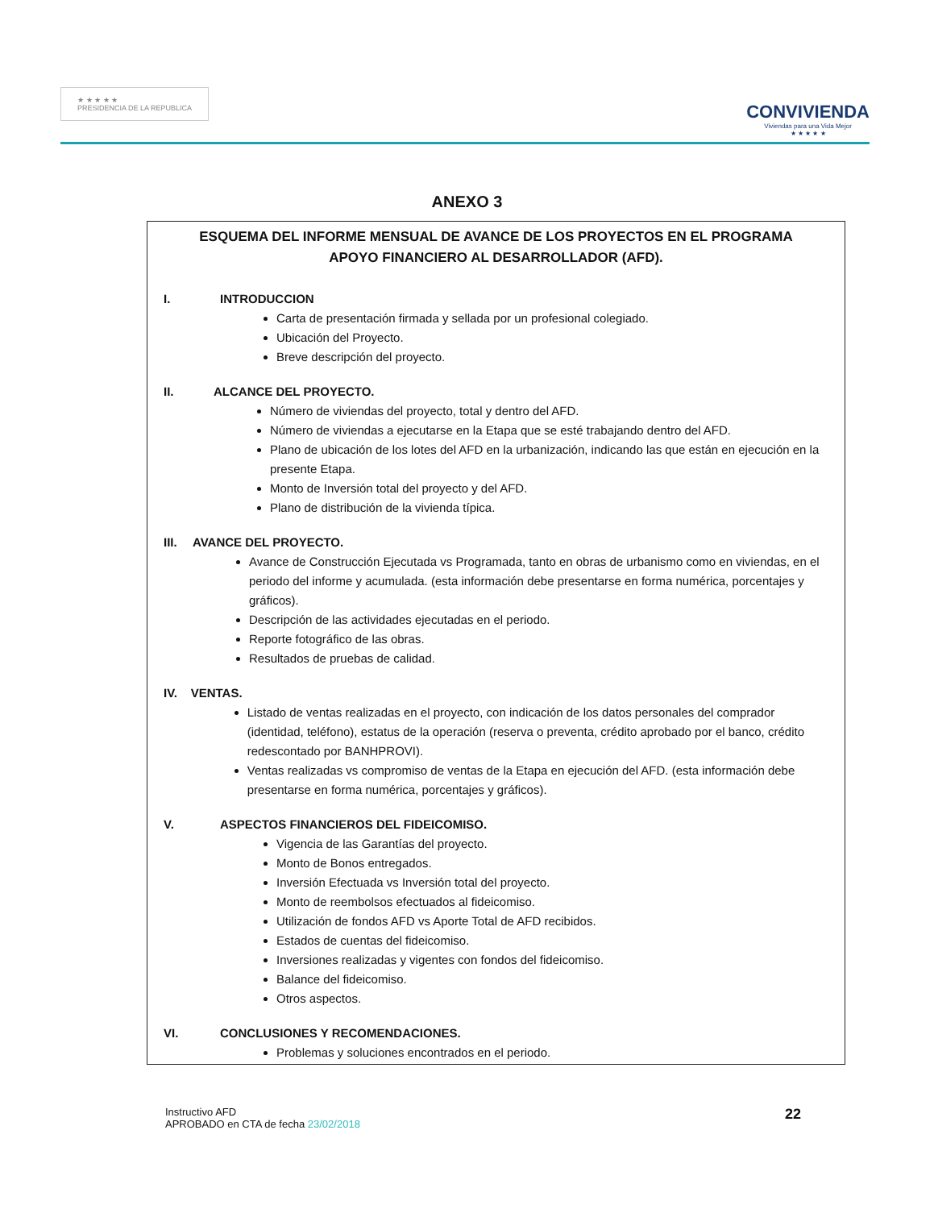★ ★ ★ ★ ★
PRESIDENCIA DE LA REPUBLICA
CONVIVIENDA
Viviendas para una Vida Mejor
★ ★ ★ ★ ★
ANEXO 3
ESQUEMA DEL INFORME MENSUAL DE AVANCE DE LOS PROYECTOS EN EL PROGRAMA
APOYO FINANCIERO AL DESARROLLADOR (AFD).
I. INTRODUCCION
Carta de presentación firmada y sellada por un profesional colegiado.
Ubicación del Proyecto.
Breve descripción del proyecto.
II. ALCANCE DEL PROYECTO.
Número de viviendas del proyecto, total y dentro del AFD.
Número de viviendas a ejecutarse en la Etapa que se esté trabajando dentro del AFD.
Plano de ubicación de los lotes del AFD en la urbanización, indicando las que están en ejecución en la presente Etapa.
Monto de Inversión total del proyecto y del AFD.
Plano de distribución de la vivienda típica.
III. AVANCE DEL PROYECTO.
Avance de Construcción Ejecutada vs Programada, tanto en obras de urbanismo como en viviendas, en el periodo del informe y acumulada. (esta información debe presentarse en forma numérica, porcentajes y gráficos).
Descripción de las actividades ejecutadas en el periodo.
Reporte fotográfico de las obras.
Resultados de pruebas de calidad.
IV. VENTAS.
Listado de ventas realizadas en el proyecto, con indicación de los datos personales del comprador (identidad, teléfono), estatus de la operación (reserva o preventa, crédito aprobado por el banco, crédito redescontado por BANHPROVI).
Ventas realizadas vs compromiso de ventas de la Etapa en ejecución del AFD. (esta información debe presentarse en forma numérica, porcentajes y gráficos).
V. ASPECTOS FINANCIEROS DEL FIDEICOMISO.
Vigencia de las Garantías del proyecto.
Monto de Bonos entregados.
Inversión Efectuada vs Inversión total del proyecto.
Monto de reembolsos efectuados al fideicomiso.
Utilización de fondos AFD vs Aporte Total de AFD recibidos.
Estados de cuentas del fideicomiso.
Inversiones realizadas y vigentes con fondos del fideicomiso.
Balance del fideicomiso.
Otros aspectos.
VI. CONCLUSIONES Y RECOMENDACIONES.
Problemas y soluciones encontrados en el periodo.
Instructivo AFD
APROBADO en CTA de fecha 23/02/2018
22